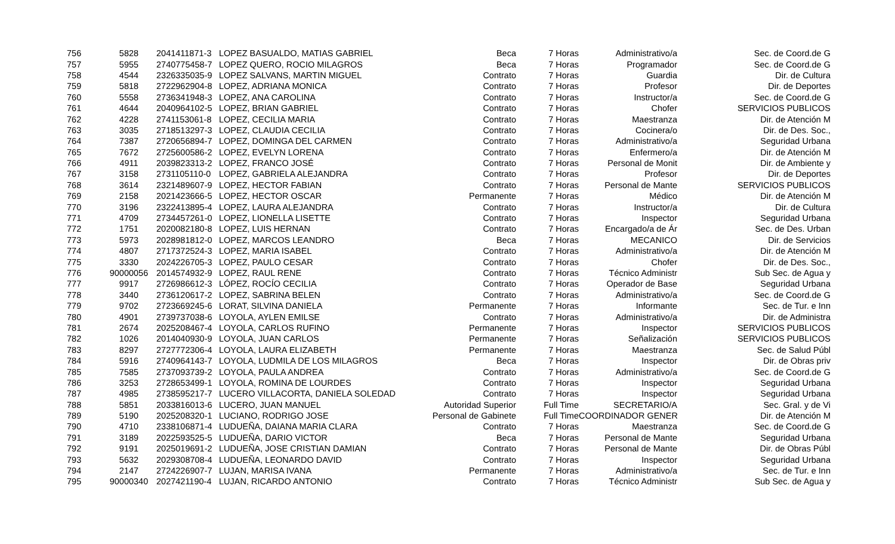| 756 | 5828 | 2041411871-3 | LOPEZ BASUALDO, MATIAS GABRIEL | Beca | 7 Horas | Administrativo/a | Sec. de Coord.de G |
| 757 | 5955 | 2740775458-7 | LOPEZ QUERO, ROCIO MILAGROS | Beca | 7 Horas | Programador | Sec. de Coord.de G |
| 758 | 4544 | 2326335035-9 | LOPEZ SALVANS, MARTIN MIGUEL | Contrato | 7 Horas | Guardia | Dir. de Cultura |
| 759 | 5818 | 2722962904-8 | LOPEZ, ADRIANA MONICA | Contrato | 7 Horas | Profesor | Dir. de Deportes |
| 760 | 5558 | 2736341948-3 | LOPEZ, ANA CAROLINA | Contrato | 7 Horas | Instructor/a | Sec. de Coord.de G |
| 761 | 4644 | 2040964102-5 | LOPEZ, BRIAN GABRIEL | Contrato | 7 Horas | Chofer | SERVICIOS PUBLICOS |
| 762 | 4228 | 2741153061-8 | LOPEZ, CECILIA MARIA | Contrato | 7 Horas | Maestranza | Dir. de Atención M |
| 763 | 3035 | 2718513297-3 | LOPEZ, CLAUDIA CECILIA | Contrato | 7 Horas | Cocinera/o | Dir. de Des. Soc., |
| 764 | 7387 | 2720656894-7 | LOPEZ, DOMINGA DEL CARMEN | Contrato | 7 Horas | Administrativo/a | Seguridad Urbana |
| 765 | 7672 | 2725600586-2 | LOPEZ, EVELYN LORENA | Contrato | 7 Horas | Enfermero/a | Dir. de Atención M |
| 766 | 4911 | 2039823313-2 | LOPEZ, FRANCO JOSÉ | Contrato | 7 Horas | Personal de Monit | Dir. de Ambiente y |
| 767 | 3158 | 2731105110-0 | LOPEZ, GABRIELA ALEJANDRA | Contrato | 7 Horas | Profesor | Dir. de Deportes |
| 768 | 3614 | 2321489607-9 | LOPEZ, HECTOR FABIAN | Contrato | 7 Horas | Personal de Mante | SERVICIOS PUBLICOS |
| 769 | 2158 | 2021423666-5 | LOPEZ, HECTOR OSCAR | Permanente | 7 Horas | Médico | Dir. de Atención M |
| 770 | 3196 | 2322413895-4 | LOPEZ, LAURA ALEJANDRA | Contrato | 7 Horas | Instructor/a | Dir. de Cultura |
| 771 | 4709 | 2734457261-0 | LOPEZ, LIONELLA LISETTE | Contrato | 7 Horas | Inspector | Seguridad Urbana |
| 772 | 1751 | 2020082180-8 | LOPEZ, LUIS HERNAN | Contrato | 7 Horas | Encargado/a de Ár | Sec. de Des. Urban |
| 773 | 5973 | 2028981812-0 | LOPEZ, MARCOS LEANDRO | Beca | 7 Horas | MECANICO | Dir. de Servicios |
| 774 | 4807 | 2717372524-3 | LOPEZ, MARIA ISABEL | Contrato | 7 Horas | Administrativo/a | Dir. de Atención M |
| 775 | 3330 | 2024226705-3 | LOPEZ, PAULO CESAR | Contrato | 7 Horas | Chofer | Dir. de Des. Soc., |
| 776 | 90000056 | 2014574932-9 | LOPEZ, RAUL RENE | Contrato | 7 Horas | Técnico Administr | Sub Sec. de Agua y |
| 777 | 9917 | 2726986612-3 | LÓPEZ, ROCÍO CECILIA | Contrato | 7 Horas | Operador de Base | Seguridad Urbana |
| 778 | 3440 | 2736120617-2 | LOPEZ, SABRINA BELEN | Contrato | 7 Horas | Administrativo/a | Sec. de Coord.de G |
| 779 | 9702 | 2723669245-6 | LORAT, SILVINA DANIELA | Permanente | 7 Horas | Informante | Sec. de Tur. e Inn |
| 780 | 4901 | 2739737038-6 | LOYOLA, AYLEN EMILSE | Contrato | 7 Horas | Administrativo/a | Dir. de Administra |
| 781 | 2674 | 2025208467-4 | LOYOLA, CARLOS RUFINO | Permanente | 7 Horas | Inspector | SERVICIOS PUBLICOS |
| 782 | 1026 | 2014040930-9 | LOYOLA, JUAN CARLOS | Permanente | 7 Horas | Señalización | SERVICIOS PUBLICOS |
| 783 | 8297 | 2727772306-4 | LOYOLA, LAURA ELIZABETH | Permanente | 7 Horas | Maestranza | Sec. de Salud Públ |
| 784 | 5916 | 2740964143-7 | LOYOLA, LUDMILA DE LOS MILAGROS | Beca | 7 Horas | Inspector | Dir. de Obras priv |
| 785 | 7585 | 2737093739-2 | LOYOLA, PAULA ANDREA | Contrato | 7 Horas | Administrativo/a | Sec. de Coord.de G |
| 786 | 3253 | 2728653499-1 | LOYOLA, ROMINA DE LOURDES | Contrato | 7 Horas | Inspector | Seguridad Urbana |
| 787 | 4985 | 2738595217-7 | LUCERO VILLACORTA, DANIELA SOLEDAD | Contrato | 7 Horas | Inspector | Seguridad Urbana |
| 788 | 5851 | 2033816013-6 | LUCERO, JUAN MANUEL | Autoridad Superior | Full Time | SECRETARIO/A | Sec. Gral. y de Vi |
| 789 | 5190 | 2025208320-1 | LUCIANO, RODRIGO JOSE | Personal de Gabinete | Full Time | COORDINADOR GENER | Dir. de Atención M |
| 790 | 4710 | 2338106871-4 | LUDUEÑA, DAIANA MARIA CLARA | Contrato | 7 Horas | Maestranza | Sec. de Coord.de G |
| 791 | 3189 | 2022593525-5 | LUDUEÑA, DARIO VICTOR | Beca | 7 Horas | Personal de Mante | Seguridad Urbana |
| 792 | 9191 | 2025019691-2 | LUDUEÑA, JOSE CRISTIAN DAMIAN | Contrato | 7 Horas | Personal de Mante | Dir. de Obras Públ |
| 793 | 5632 | 2029308708-4 | LUDUEÑA, LEONARDO DAVID | Contrato | 7 Horas | Inspector | Seguridad Urbana |
| 794 | 2147 | 2724226907-7 | LUJAN, MARISA IVANA | Permanente | 7 Horas | Administrativo/a | Sec. de Tur. e Inn |
| 795 | 90000340 | 2027421190-4 | LUJAN, RICARDO ANTONIO | Contrato | 7 Horas | Técnico Administr | Sub Sec. de Agua y |